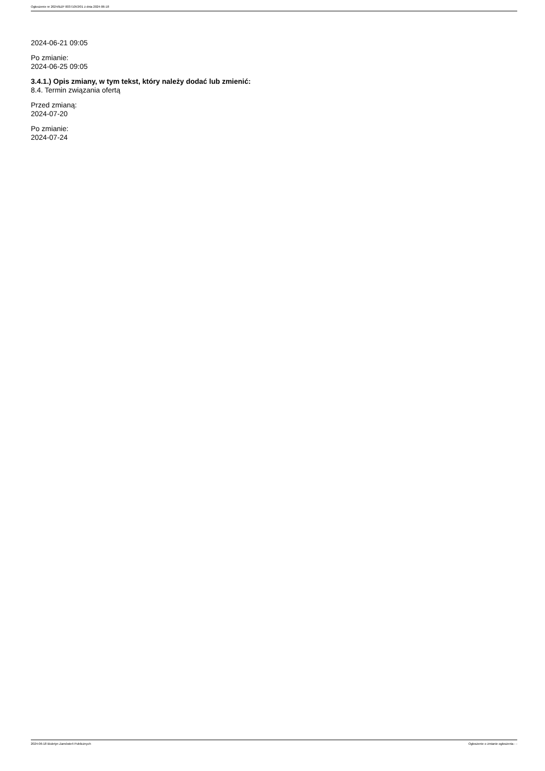Ogłoszenie nr 2024/BZP 00371053/01 z dnia 2024-06-18
2024-06-21 09:05
Po zmianie:
2024-06-25 09:05
3.4.1.) Opis zmiany, w tym tekst, który należy dodać lub zmienić:
8.4. Termin związania ofertą
Przed zmianą:
2024-07-20
Po zmianie:
2024-07-24
2024-06-18 Biuletyn Zamówień Publicznych Ogłoszenie o zmianie ogłoszenia - -